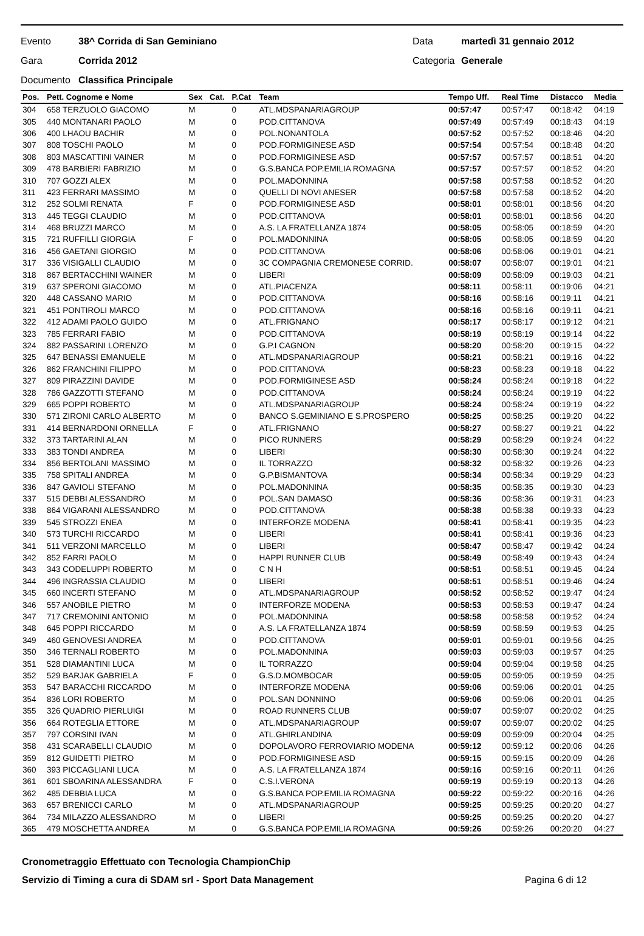Evento 38^ Corrida di San Geminiano Data martedì 31 gennaio 2012
Gara Corrida 2012 Categoria Generale
Documento Classifica Principale
| Pos. | Pett. Cognome e Nome | Sex | Cat. | P.Cat | Team | Tempo Uff. | Real Time | Distacco | Media |
| --- | --- | --- | --- | --- | --- | --- | --- | --- | --- |
| 304 | 658 TERZUOLO GIACOMO | M | | 0 | ATL.MDSPANARIAGROUP | 00:57:47 | 00:57:47 | 00:18:42 | 04:19 |
| 305 | 440 MONTANARI PAOLO | M | | 0 | POD.CITTANOVA | 00:57:49 | 00:57:49 | 00:18:43 | 04:19 |
| 306 | 400 LHAOU BACHIR | M | | 0 | POL.NONANTOLA | 00:57:52 | 00:57:52 | 00:18:46 | 04:20 |
| 307 | 808 TOSCHI PAOLO | M | | 0 | POD.FORMIGINESE ASD | 00:57:54 | 00:57:54 | 00:18:48 | 04:20 |
| 308 | 803 MASCATTINI VAINER | M | | 0 | POD.FORMIGINESE ASD | 00:57:57 | 00:57:57 | 00:18:51 | 04:20 |
| 309 | 478 BARBIERI FABRIZIO | M | | 0 | G.S.BANCA POP.EMILIA ROMAGNA | 00:57:57 | 00:57:57 | 00:18:52 | 04:20 |
| 310 | 707 GOZZI ALEX | M | | 0 | POL.MADONNINA | 00:57:58 | 00:57:58 | 00:18:52 | 04:20 |
| 311 | 423 FERRARI MASSIMO | M | | 0 | QUELLI DI NOVI ANESER | 00:57:58 | 00:57:58 | 00:18:52 | 04:20 |
| 312 | 252 SOLMI RENATA | F | | 0 | POD.FORMIGINESE ASD | 00:58:01 | 00:58:01 | 00:18:56 | 04:20 |
| 313 | 445 TEGGI CLAUDIO | M | | 0 | POD.CITTANOVA | 00:58:01 | 00:58:01 | 00:18:56 | 04:20 |
| 314 | 468 BRUZZI MARCO | M | | 0 | A.S. LA FRATELLANZA 1874 | 00:58:05 | 00:58:05 | 00:18:59 | 04:20 |
| 315 | 721 RUFFILLI GIORGIA | F | | 0 | POL.MADONNINA | 00:58:05 | 00:58:05 | 00:18:59 | 04:20 |
| 316 | 456 GAETANI GIORGIO | M | | 0 | POD.CITTANOVA | 00:58:06 | 00:58:06 | 00:19:01 | 04:21 |
| 317 | 336 VISIGALLI CLAUDIO | M | | 0 | 3C COMPAGNIA CREMONESE CORRID. | 00:58:07 | 00:58:07 | 00:19:01 | 04:21 |
| 318 | 867 BERTACCHINI WAINER | M | | 0 | LIBERI | 00:58:09 | 00:58:09 | 00:19:03 | 04:21 |
| 319 | 637 SPERONI GIACOMO | M | | 0 | ATL.PIACENZA | 00:58:11 | 00:58:11 | 00:19:06 | 04:21 |
| 320 | 448 CASSANO MARIO | M | | 0 | POD.CITTANOVA | 00:58:16 | 00:58:16 | 00:19:11 | 04:21 |
| 321 | 451 PONTIROLI MARCO | M | | 0 | POD.CITTANOVA | 00:58:16 | 00:58:16 | 00:19:11 | 04:21 |
| 322 | 412 ADAMI PAOLO GUIDO | M | | 0 | ATL.FRIGNANO | 00:58:17 | 00:58:17 | 00:19:12 | 04:21 |
| 323 | 785 FERRARI FABIO | M | | 0 | POD.CITTANOVA | 00:58:19 | 00:58:19 | 00:19:14 | 04:22 |
| 324 | 882 PASSARINI LORENZO | M | | 0 | G.P.I CAGNON | 00:58:20 | 00:58:20 | 00:19:15 | 04:22 |
| 325 | 647 BENASSI EMANUELE | M | | 0 | ATL.MDSPANARIAGROUP | 00:58:21 | 00:58:21 | 00:19:16 | 04:22 |
| 326 | 862 FRANCHINI FILIPPO | M | | 0 | POD.CITTANOVA | 00:58:23 | 00:58:23 | 00:19:18 | 04:22 |
| 327 | 809 PIRAZZINI DAVIDE | M | | 0 | POD.FORMIGINESE ASD | 00:58:24 | 00:58:24 | 00:19:18 | 04:22 |
| 328 | 786 GAZZOTTI STEFANO | M | | 0 | POD.CITTANOVA | 00:58:24 | 00:58:24 | 00:19:19 | 04:22 |
| 329 | 665 POPPI ROBERTO | M | | 0 | ATL.MDSPANARIAGROUP | 00:58:24 | 00:58:24 | 00:19:19 | 04:22 |
| 330 | 571 ZIRONI CARLO ALBERTO | M | | 0 | BANCO S.GEMINIANO E S.PROSPERO | 00:58:25 | 00:58:25 | 00:19:20 | 04:22 |
| 331 | 414 BERNARDONI ORNELLA | F | | 0 | ATL.FRIGNANO | 00:58:27 | 00:58:27 | 00:19:21 | 04:22 |
| 332 | 373 TARTARINI ALAN | M | | 0 | PICO RUNNERS | 00:58:29 | 00:58:29 | 00:19:24 | 04:22 |
| 333 | 383 TONDI ANDREA | M | | 0 | LIBERI | 00:58:30 | 00:58:30 | 00:19:24 | 04:22 |
| 334 | 856 BERTOLANI MASSIMO | M | | 0 | IL TORRAZZO | 00:58:32 | 00:58:32 | 00:19:26 | 04:23 |
| 335 | 758 SPITALI ANDREA | M | | 0 | G.P.BISMANTOVA | 00:58:34 | 00:58:34 | 00:19:29 | 04:23 |
| 336 | 847 GAVIOLI STEFANO | M | | 0 | POL.MADONNINA | 00:58:35 | 00:58:35 | 00:19:30 | 04:23 |
| 337 | 515 DEBBI ALESSANDRO | M | | 0 | POL.SAN DAMASO | 00:58:36 | 00:58:36 | 00:19:31 | 04:23 |
| 338 | 864 VIGARANI ALESSANDRO | M | | 0 | POD.CITTANOVA | 00:58:38 | 00:58:38 | 00:19:33 | 04:23 |
| 339 | 545 STROZZI ENEA | M | | 0 | INTERFORZE MODENA | 00:58:41 | 00:58:41 | 00:19:35 | 04:23 |
| 340 | 573 TURCHI RICCARDO | M | | 0 | LIBERI | 00:58:41 | 00:58:41 | 00:19:36 | 04:23 |
| 341 | 511 VERZONI MARCELLO | M | | 0 | LIBERI | 00:58:47 | 00:58:47 | 00:19:42 | 04:24 |
| 342 | 852 FARRI PAOLO | M | | 0 | HAPPI RUNNER CLUB | 00:58:49 | 00:58:49 | 00:19:43 | 04:24 |
| 343 | 343 CODELUPPI ROBERTO | M | | 0 | C N H | 00:58:51 | 00:58:51 | 00:19:45 | 04:24 |
| 344 | 496 INGRASSIA CLAUDIO | M | | 0 | LIBERI | 00:58:51 | 00:58:51 | 00:19:46 | 04:24 |
| 345 | 660 INCERTI STEFANO | M | | 0 | ATL.MDSPANARIAGROUP | 00:58:52 | 00:58:52 | 00:19:47 | 04:24 |
| 346 | 557 ANOBILE PIETRO | M | | 0 | INTERFORZE MODENA | 00:58:53 | 00:58:53 | 00:19:47 | 04:24 |
| 347 | 717 CREMONINI ANTONIO | M | | 0 | POL.MADONNINA | 00:58:58 | 00:58:58 | 00:19:52 | 04:24 |
| 348 | 645 POPPI RICCARDO | M | | 0 | A.S. LA FRATELLANZA 1874 | 00:58:59 | 00:58:59 | 00:19:53 | 04:25 |
| 349 | 460 GENOVESI ANDREA | M | | 0 | POD.CITTANOVA | 00:59:01 | 00:59:01 | 00:19:56 | 04:25 |
| 350 | 346 TERNALI ROBERTO | M | | 0 | POL.MADONNINA | 00:59:03 | 00:59:03 | 00:19:57 | 04:25 |
| 351 | 528 DIAMANTINI LUCA | M | | 0 | IL TORRAZZO | 00:59:04 | 00:59:04 | 00:19:58 | 04:25 |
| 352 | 529 BARJAK GABRIELA | F | | 0 | G.S.D.MOMBOCAR | 00:59:05 | 00:59:05 | 00:19:59 | 04:25 |
| 353 | 547 BARACCHI RICCARDO | M | | 0 | INTERFORZE MODENA | 00:59:06 | 00:59:06 | 00:20:01 | 04:25 |
| 354 | 836 LORI ROBERTO | M | | 0 | POL.SAN DONNINO | 00:59:06 | 00:59:06 | 00:20:01 | 04:25 |
| 355 | 326 QUADRIO PIERLUIGI | M | | 0 | ROAD RUNNERS CLUB | 00:59:07 | 00:59:07 | 00:20:02 | 04:25 |
| 356 | 664 ROTEGLIA ETTORE | M | | 0 | ATL.MDSPANARIAGROUP | 00:59:07 | 00:59:07 | 00:20:02 | 04:25 |
| 357 | 797 CORSINI IVAN | M | | 0 | ATL.GHIRLANDINA | 00:59:09 | 00:59:09 | 00:20:04 | 04:25 |
| 358 | 431 SCARABELLI CLAUDIO | M | | 0 | DOPOLAVORO FERROVIARIO MODENA | 00:59:12 | 00:59:12 | 00:20:06 | 04:26 |
| 359 | 812 GUIDETTI PIETRO | M | | 0 | POD.FORMIGINESE ASD | 00:59:15 | 00:59:15 | 00:20:09 | 04:26 |
| 360 | 393 PICCAGLIANI LUCA | M | | 0 | A.S. LA FRATELLANZA 1874 | 00:59:16 | 00:59:16 | 00:20:11 | 04:26 |
| 361 | 601 SBOARINA ALESSANDRA | F | | 0 | C.S.I.VERONA | 00:59:19 | 00:59:19 | 00:20:13 | 04:26 |
| 362 | 485 DEBBIA LUCA | M | | 0 | G.S.BANCA POP.EMILIA ROMAGNA | 00:59:22 | 00:59:22 | 00:20:16 | 04:26 |
| 363 | 657 BRENICCI CARLO | M | | 0 | ATL.MDSPANARIAGROUP | 00:59:25 | 00:59:25 | 00:20:20 | 04:27 |
| 364 | 734 MILAZZO ALESSANDRO | M | | 0 | LIBERI | 00:59:25 | 00:59:25 | 00:20:20 | 04:27 |
| 365 | 479 MOSCHETTA ANDREA | M | | 0 | G.S.BANCA POP.EMILIA ROMAGNA | 00:59:26 | 00:59:26 | 00:20:20 | 04:27 |
Cronometraggio Effettuato con Tecnologia ChampionChip
Servizio di Timing a cura di SDAM srl - Sport Data Management Pagina 6 di 12